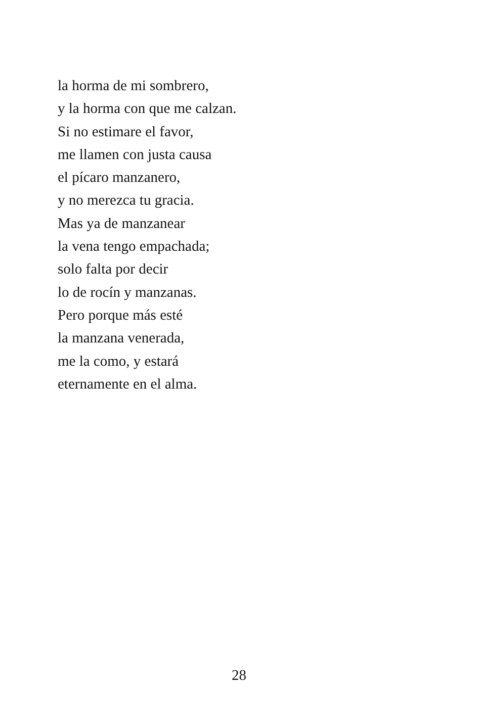la horma de mi sombrero,
y la horma con que me calzan.
Si no estimare el favor,
me llamen con justa causa
el pícaro manzanero,
y no merezca tu gracia.
Mas ya de manzanear
la vena tengo empachada;
solo falta por decir
lo de rocín y manzanas.
Pero porque más esté
la manzana venerada,
me la como, y estará
eternamente en el alma.
28